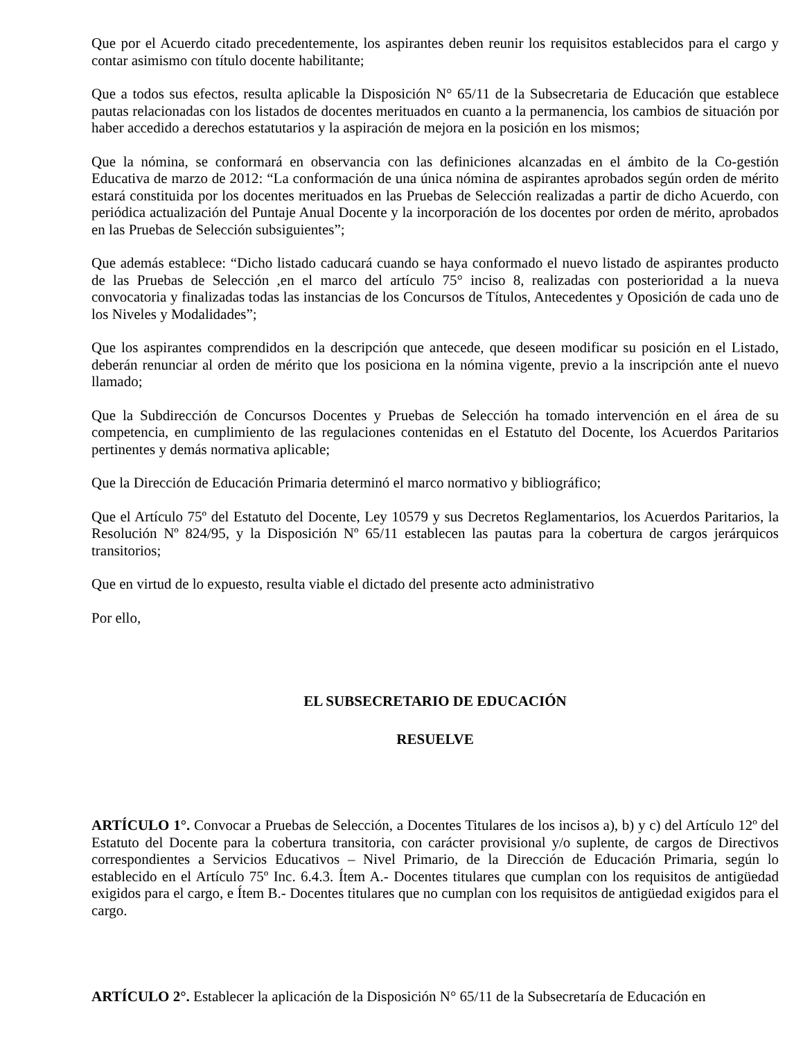Que por el Acuerdo citado precedentemente, los aspirantes deben reunir los requisitos establecidos para el cargo y contar asimismo con título docente habilitante;
Que a todos sus efectos, resulta aplicable la Disposición N° 65/11 de la Subsecretaria de Educación que establece pautas relacionadas con los listados de docentes merituados en cuanto a la permanencia, los cambios de situación por haber accedido a derechos estatutarios y la aspiración de mejora en la posición en los mismos;
Que la nómina, se conformará en observancia con las definiciones alcanzadas en el ámbito de la Co-gestión Educativa de marzo de 2012: “La conformación de una única nómina de aspirantes aprobados según orden de mérito estará constituida por los docentes merituados en las Pruebas de Selección realizadas a partir de dicho Acuerdo, con periódica actualización del Puntaje Anual Docente y la incorporación de los docentes por orden de mérito, aprobados en las Pruebas de Selección subsiguientes”;
Que además establece: “Dicho listado caducará cuando se haya conformado el nuevo listado de aspirantes producto de las Pruebas de Selección ,en el marco del artículo 75° inciso 8, realizadas con posterioridad a la nueva convocatoria y finalizadas todas las instancias de los Concursos de Títulos, Antecedentes y Oposición de cada uno de los Niveles y Modalidades”;
Que los aspirantes comprendidos en la descripción que antecede, que deseen modificar su posición en el Listado, deberán renunciar al orden de mérito que los posiciona en la nómina vigente, previo a la inscripción ante el nuevo llamado;
Que la Subdirección de Concursos Docentes y Pruebas de Selección ha tomado intervención en el área de su competencia, en cumplimiento de las regulaciones contenidas en el Estatuto del Docente, los Acuerdos Paritarios pertinentes y demás normativa aplicable;
Que la Dirección de Educación Primaria determinó el marco normativo y bibliográfico;
Que el Artículo 75º del Estatuto del Docente, Ley 10579 y sus Decretos Reglamentarios, los Acuerdos Paritarios, la Resolución Nº 824/95, y la Disposición Nº 65/11 establecen las pautas para la cobertura de cargos jerárquicos transitorios;
Que en virtud de lo expuesto, resulta viable el dictado del presente acto administrativo
Por ello,
EL SUBSECRETARIO DE EDUCACIÓN
RESUELVE
ARTÍCULO 1°. Convocar a Pruebas de Selección, a Docentes Titulares de los incisos a), b) y c) del Artículo 12º del Estatuto del Docente para la cobertura transitoria, con carácter provisional y/o suplente, de cargos de Directivos correspondientes a Servicios Educativos – Nivel Primario, de la Dirección de Educación Primaria, según lo establecido en el Artículo 75º Inc. 6.4.3. Ítem A.- Docentes titulares que cumplan con los requisitos de antigüedad exigidos para el cargo, e Ítem B.- Docentes titulares que no cumplan con los requisitos de antigüedad exigidos para el cargo.
ARTÍCULO 2°. Establecer la aplicación de la Disposición N° 65/11 de la Subsecretaría de Educación en